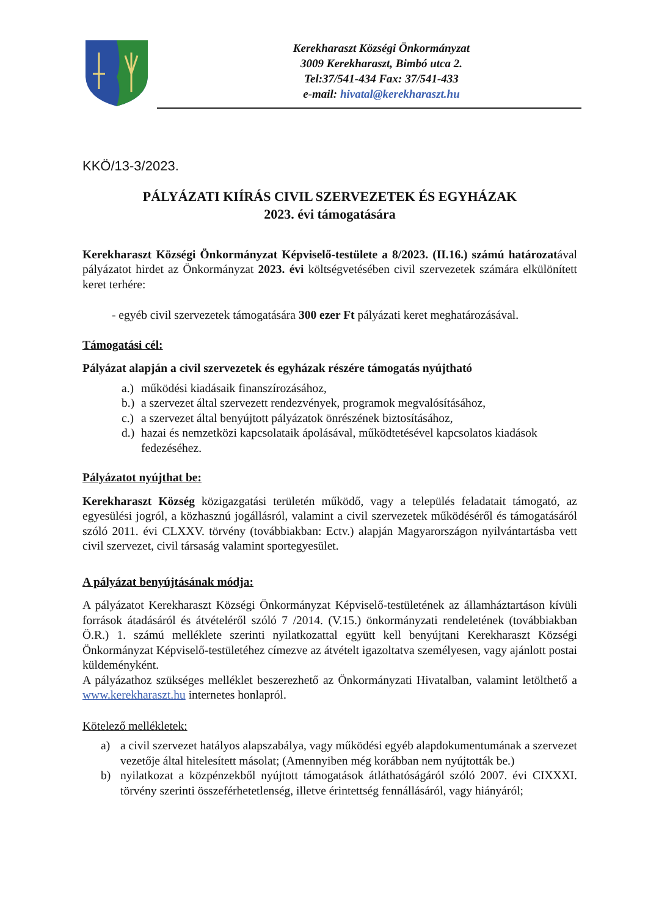Kerekharaszt Községi Önkormányzat
3009 Kerekharaszt, Bimbó utca 2.
Tel:37/541-434 Fax: 37/541-433
e-mail: hivatal@kerekharaszt.hu
KKÖ/13-3/2023.
PÁLYÁZATI KIÍRÁS CIVIL SZERVEZETEK ÉS EGYHÁZAK
2023. évi támogatására
Kerekharaszt Községi Önkormányzat Képviselő-testülete a 8/2023. (II.16.) számú határozatával pályázatot hirdet az Önkormányzat 2023. évi költségvetésében civil szervezetek számára elkülönített keret terhére:
- egyéb civil szervezetek támogatására 300 ezer Ft pályázati keret meghatározásával.
Támogatási cél:
Pályázat alapján a civil szervezetek és egyházak részére támogatás nyújtható
a.) működési kiadásaik finanszírozásához,
b.) a szervezet által szervezett rendezvények, programok megvalósításához,
c.) a szervezet által benyújtott pályázatok önrészének biztosításához,
d.) hazai és nemzetközi kapcsolataik ápolásával, működtetésével kapcsolatos kiadások fedezéséhez.
Pályázatot nyújthat be:
Kerekharaszt Község közigazgatási területén működő, vagy a település feladatait támogató, az egyesülési jogról, a közhasznú jogállásról, valamint a civil szervezetek működéséről és támogatásáról szóló 2011. évi CLXXV. törvény (továbbiakban: Ectv.) alapján Magyarországon nyilvántartásba vett civil szervezet, civil társaság valamint sportegyesület.
A pályázat benyújtásának módja:
A pályázatot Kerekharaszt Községi Önkormányzat Képviselő-testületének az államháztartáson kívüli források átadásáról és átvételéről szóló 7 /2014. (V.15.) önkormányzati rendeletének (továbbiakban Ö.R.) 1. számú melléklete szerinti nyilatkozattal együtt kell benyújtani Kerekharaszt Községi Önkormányzat Képviselő-testületéhez címezve az átvételt igazoltatva személyesen, vagy ajánlott postai küldeményként.
A pályázathoz szükséges melléklet beszerezhető az Önkormányzati Hivatalban, valamint letölthető a www.kerekharaszt.hu internetes honlapról.
Kötelező mellékletek:
a) a civil szervezet hatályos alapszabálya, vagy működési egyéb alapdokumentumának a szervezet vezetője által hitelesített másolat; (Amennyiben még korábban nem nyújtották be.)
b) nyilatkozat a közpénzekből nyújtott támogatások átláthatóságáról szóló 2007. évi CIXXXI. törvény szerinti összeférhetetlenség, illetve érintettség fennállásáról, vagy hiányáról;